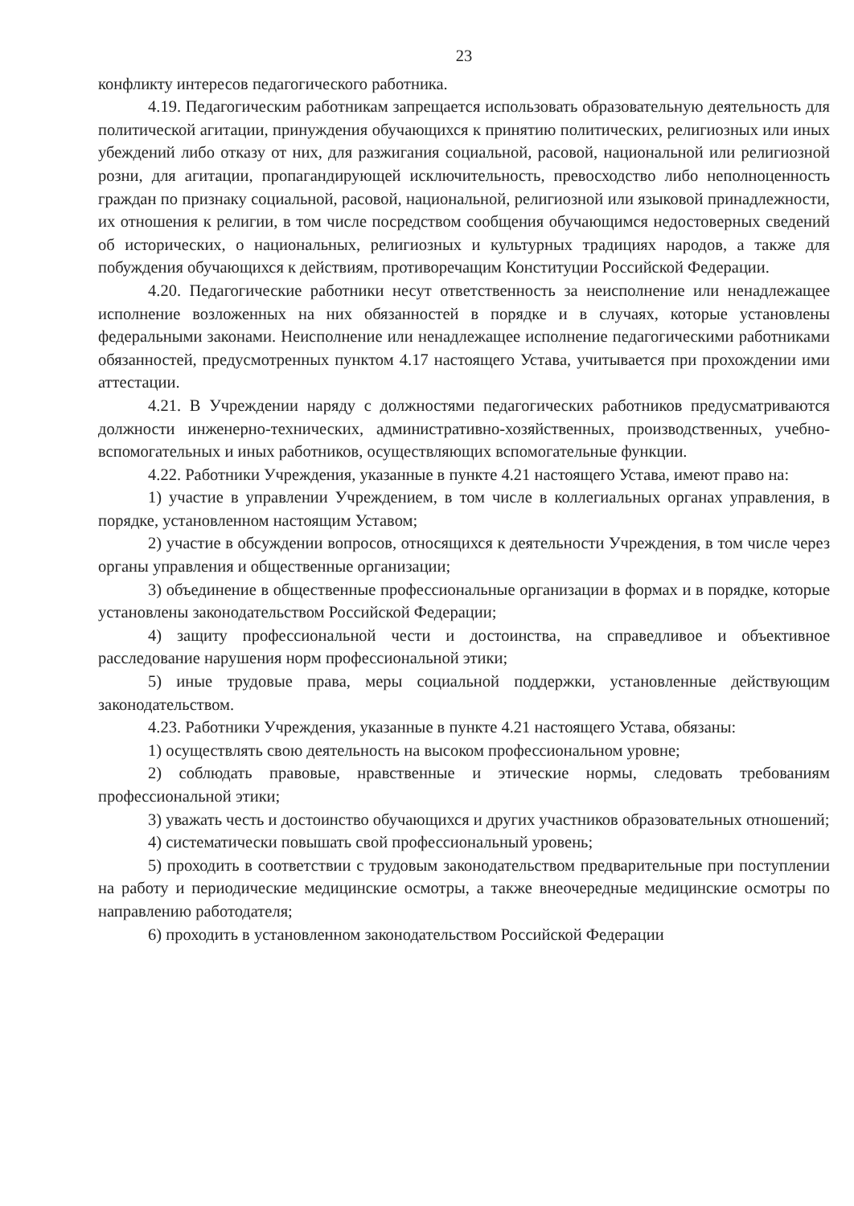23
конфликту интересов педагогического работника.
4.19. Педагогическим работникам запрещается использовать образовательную деятельность для политической агитации, принуждения обучающихся к принятию политических, религиозных или иных убеждений либо отказу от них, для разжигания социальной, расовой, национальной или религиозной розни, для агитации, пропагандирующей исключительность, превосходство либо неполноценность граждан по признаку социальной, расовой, национальной, религиозной или языковой принадлежности, их отношения к религии, в том числе посредством сообщения обучающимся недостоверных сведений об исторических, о национальных, религиозных и культурных традициях народов, а также для побуждения обучающихся к действиям, противоречащим Конституции Российской Федерации.
4.20. Педагогические работники несут ответственность за неисполнение или ненадлежащее исполнение возложенных на них обязанностей в порядке и в случаях, которые установлены федеральными законами. Неисполнение или ненадлежащее исполнение педагогическими работниками обязанностей, предусмотренных пунктом 4.17 настоящего Устава, учитывается при прохождении ими аттестации.
4.21. В Учреждении наряду с должностями педагогических работников предусматриваются должности инженерно-технических, административно-хозяйственных, производственных, учебно-вспомогательных и иных работников, осуществляющих вспомогательные функции.
4.22. Работники Учреждения, указанные в пункте 4.21 настоящего Устава, имеют право на:
1) участие в управлении Учреждением, в том числе в коллегиальных органах управления, в порядке, установленном настоящим Уставом;
2) участие в обсуждении вопросов, относящихся к деятельности Учреждения, в том числе через органы управления и общественные организации;
3) объединение в общественные профессиональные организации в формах и в порядке, которые установлены законодательством Российской Федерации;
4) защиту профессиональной чести и достоинства, на справедливое и объективное расследование нарушения норм профессиональной этики;
5) иные трудовые права, меры социальной поддержки, установленные действующим законодательством.
4.23. Работники Учреждения, указанные в пункте 4.21 настоящего Устава, обязаны:
1) осуществлять свою деятельность на высоком профессиональном уровне;
2) соблюдать правовые, нравственные и этические нормы, следовать требованиям профессиональной этики;
3) уважать честь и достоинство обучающихся и других участников образовательных отношений;
4) систематически повышать свой профессиональный уровень;
5) проходить в соответствии с трудовым законодательством предварительные при поступлении на работу и периодические медицинские осмотры, а также внеочередные медицинские осмотры по направлению работодателя;
6) проходить в установленном законодательством Российской Федерации